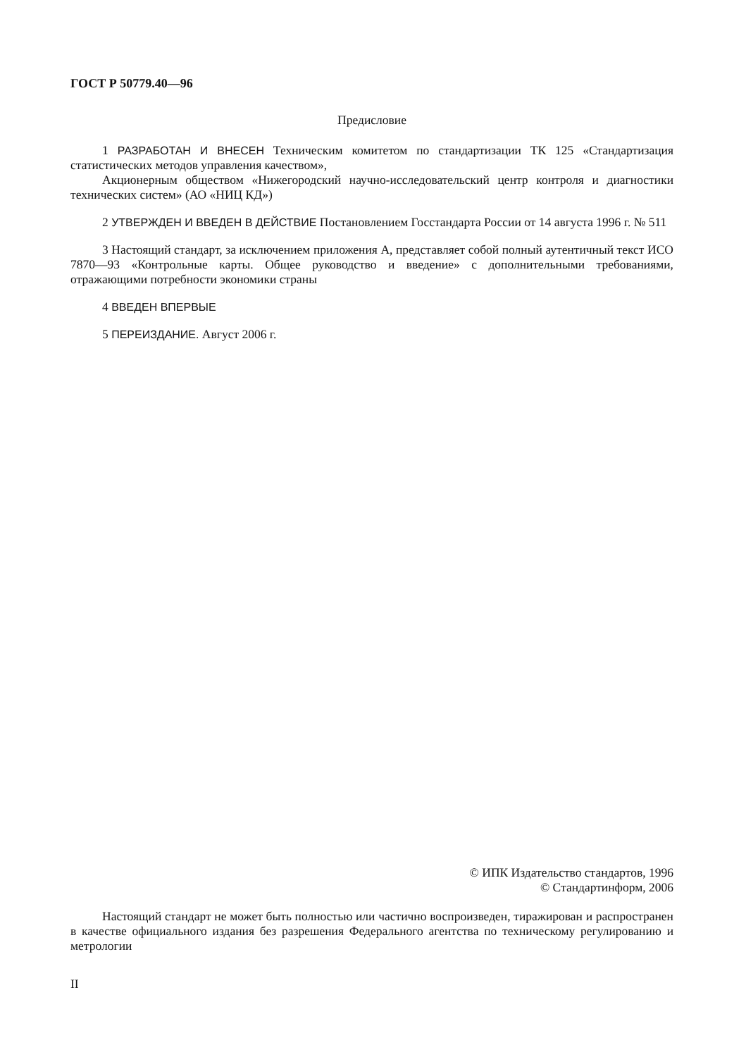ГОСТ Р 50779.40—96
Предисловие
1 РАЗРАБОТАН И ВНЕСЕН Техническим комитетом по стандартизации ТК 125 «Стандартизация статистических методов управления качеством»,
Акционерным обществом «Нижегородский научно-исследовательский центр контроля и диагностики технических систем» (АО «НИЦ КД»)
2 УТВЕРЖДЕН И ВВЕДЕН В ДЕЙСТВИЕ Постановлением Госстандарта России от 14 августа 1996 г. № 511
3 Настоящий стандарт, за исключением приложения А, представляет собой полный аутентичный текст ИСО 7870—93 «Контрольные карты. Общее руководство и введение» с дополнительными требованиями, отражающими потребности экономики страны
4 ВВЕДЕН ВПЕРВЫЕ
5 ПЕРЕИЗДАНИЕ. Август 2006 г.
© ИПК Издательство стандартов, 1996
© Стандартинформ, 2006
Настоящий стандарт не может быть полностью или частично воспроизведен, тиражирован и распространен в качестве официального издания без разрешения Федерального агентства по техническому регулированию и метрологии
II